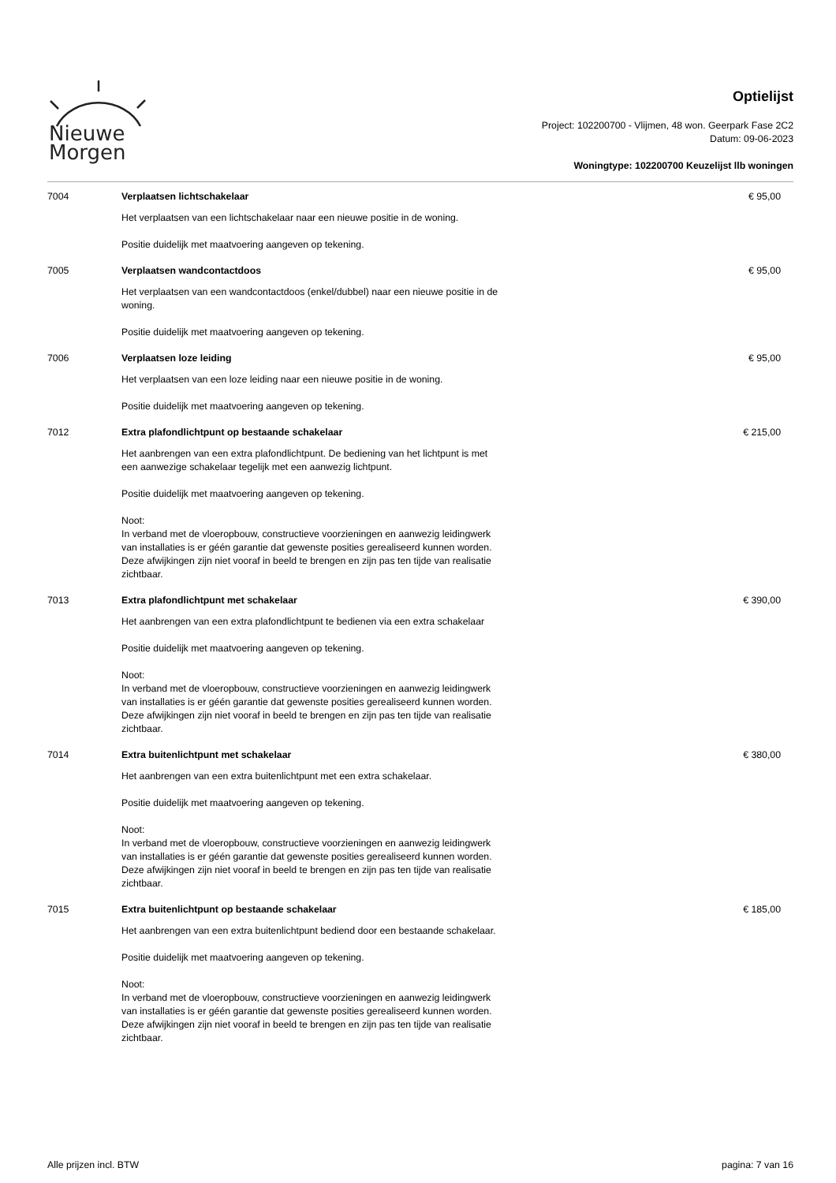Nieuwe
Morgen
Optielijst
Project: 102200700 - Vlijmen, 48 won. Geerpark Fase 2C2
Datum: 09-06-2023
Woningtype: 102200700 Keuzelijst llb woningen
| 7004 | Verplaatsen lichtschakelaar Het verplaatsen van een lichtschakelaar naar een nieuwe positie in de woning. Positie duidelijk met maatvoering aangeven op tekening. | € 95,00 |
| 7005 | Verplaatsen wandcontactdoos Het verplaatsen van een wandcontactdoos (enkel/dubbel) naar een nieuwe positie in de woning. Positie duidelijk met maatvoering aangeven op tekening. | € 95,00 |
| 7006 | Verplaatsen loze leiding Het verplaatsen van een loze leiding naar een nieuwe positie in de woning. Positie duidelijk met maatvoering aangeven op tekening. | € 95,00 |
| 7012 | Extra plafondlichtpunt op bestaande schakelaar Het aanbrengen van een extra plafondlichtpunt. De bediening van het lichtpunt is met een aanwezige schakelaar tegelijk met een aanwezig lichtpunt. Positie duidelijk met maatvoering aangeven op tekening. Noot: In verband met de vloeropbouw, constructieve voorzieningen en aanwezig leidingwerk van installaties is er géén garantie dat gewenste posities gerealiseerd kunnen worden. Deze afwijkingen zijn niet vooraf in beeld te brengen en zijn pas ten tijde van realisatie zichtbaar. | € 215,00 |
| 7013 | Extra plafondlichtpunt met schakelaar Het aanbrengen van een extra plafondlichtpunt te bedienen via een extra schakelaar Positie duidelijk met maatvoering aangeven op tekening. Noot: In verband met de vloeropbouw, constructieve voorzieningen en aanwezig leidingwerk van installaties is er géén garantie dat gewenste posities gerealiseerd kunnen worden. Deze afwijkingen zijn niet vooraf in beeld te brengen en zijn pas ten tijde van realisatie zichtbaar. | € 390,00 |
| 7014 | Extra buitenlichtpunt met schakelaar Het aanbrengen van een extra buitenlichtpunt met een extra schakelaar. Positie duidelijk met maatvoering aangeven op tekening. Noot: In verband met de vloeropbouw, constructieve voorzieningen en aanwezig leidingwerk van installaties is er géén garantie dat gewenste posities gerealiseerd kunnen worden. Deze afwijkingen zijn niet vooraf in beeld te brengen en zijn pas ten tijde van realisatie zichtbaar. | € 380,00 |
| 7015 | Extra buitenlichtpunt op bestaande schakelaar Het aanbrengen van een extra buitenlichtpunt bediend door een bestaande schakelaar. Positie duidelijk met maatvoering aangeven op tekening. Noot: In verband met de vloeropbouw, constructieve voorzieningen en aanwezig leidingwerk van installaties is er géén garantie dat gewenste posities gerealiseerd kunnen worden. Deze afwijkingen zijn niet vooraf in beeld te brengen en zijn pas ten tijde van realisatie zichtbaar. | € 185,00 |
Alle prijzen incl. BTW pagina: 7 van 16